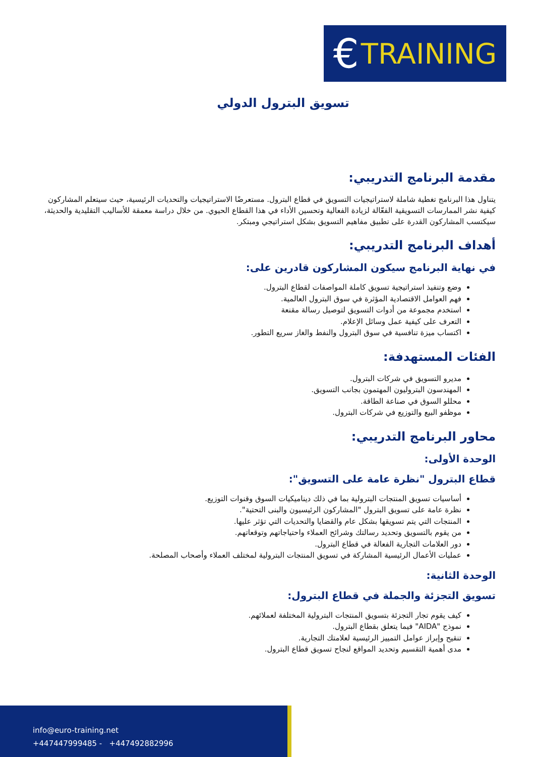€ TRAINING
تسويق البترول الدولي
مقدمة البرنامج التدريبي:
يتناول هذا البرنامج تغطية شاملة لاستراتيجيات التسويق في قطاع البترول. مستعرضًا الاستراتيجيات والتحديات الرئيسية، حيث سيتعلم المشاركون كيفية نشر الممارسات التسويقية الفعّالة لزيادة الفعالية وتحسين الأداء في هذا القطاع الحيوي. من خلال دراسة معمقة للأساليب التقليدية والحديثة، سيكتسب المشاركون القدرة على تطبيق مفاهيم التسويق بشكل استراتيجي ومبتكر.
أهداف البرنامج التدريبي:
في نهاية البرنامج سيكون المشاركون قادرين على:
وضع وتنفيذ استراتيجية تسويق كاملة المواصفات لقطاع البترول.
فهم العوامل الاقتصادية المؤثرة في سوق البترول العالمية.
استخدم مجموعة من أدوات التسويق لتوصيل رسالة مقنعة
التعرف على كيفية عمل وسائل الإعلام.
اكتساب ميزة تنافسية في سوق البترول والنفط والغاز سريع التطور.
الفئات المستهدفة:
مديرو التسويق في شركات البترول.
المهندسون البتروليون المهتمون بجانب التسويق.
محللو السوق في صناعة الطاقة.
موظفو البيع والتوزيع في شركات البترول.
محاور البرنامج التدريبي:
الوحدة الأولى:
قطاع البترول "نظرة عامة على التسويق":
أساسيات تسويق المنتجات البترولية بما في ذلك ديناميكيات السوق وقنوات التوزيع.
نظرة عامة على تسويق البترول "المشاركون الرئيسيون والبنى التحتية".
المنتجات التي يتم تسويقها بشكل عام والقضايا والتحديات التي تؤثر عليها.
من يقوم بالتسويق وتحديد رسالتك وشرائح العملاء واحتياجاتهم وتوقعاتهم.
دور العلامات التجارية الفعالة في قطاع البترول.
عمليات الأعمال الرئيسية المشاركة في تسويق المنتجات البترولية لمختلف العملاء وأصحاب المصلحة.
الوحدة الثانية:
تسويق التجزئة والجملة في قطاع البترول:
كيف يقوم تجار التجزئة بتسويق المنتجات البترولية المختلفة لعملائهم.
نموذج "AIDA" فيما يتعلق بقطاع البترول.
تنقيح وإبراز عوامل التمييز الرئيسية لعلامتك التجارية.
مدى أهمية التقسيم وتحديد المواقع لنجاح تسويق قطاع البترول.
info@euro-training.net
+447447999485 - +447492882996